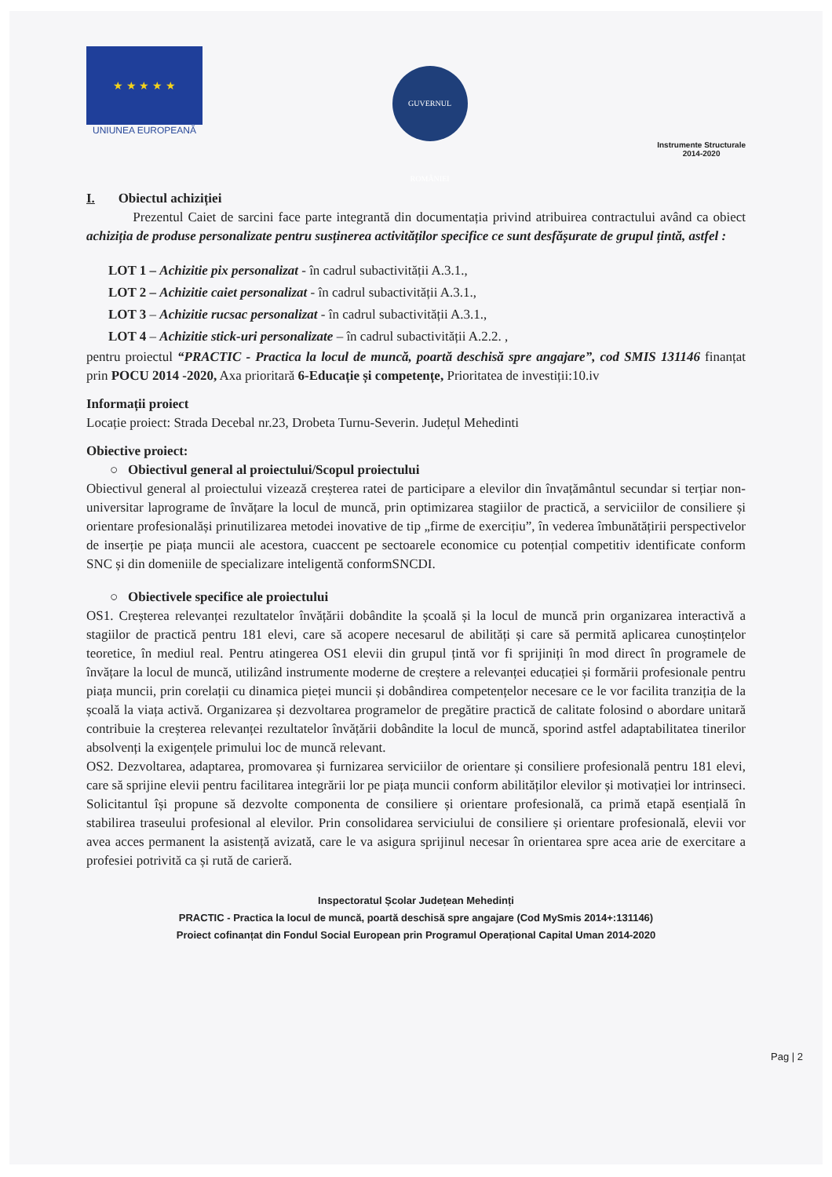★ ★ ★ ★ ★
UNIUNEA EUROPEANĂ
GUVERNUL ROMÂNIEI
Instrumente Structurale
2014-2020
I. Obiectul achiziției
Prezentul Caiet de sarcini face parte integrantă din documentația privind atribuirea contractului având ca obiect achiziția de produse personalizate pentru susținerea activităților specifice ce sunt desfășurate de grupul țintă, astfel :
LOT 1 – Achizitie pix personalizat - în cadrul subactivității A.3.1.,
LOT 2 – Achizitie caiet personalizat - în cadrul subactivității A.3.1.,
LOT 3 – Achizitie rucsac personalizat - în cadrul subactivității A.3.1.,
LOT 4 – Achizitie stick-uri personalizate – în cadrul subactivității A.2.2. ,
pentru proiectul “PRACTIC - Practica la locul de muncă, poartă deschisă spre angajare”, cod SMIS 131146 finanțat prin POCU 2014 -2020, Axa prioritară 6-Educație și competențe, Prioritatea de investiții:10.iv
Informații proiect
Locație proiect: Strada Decebal nr.23, Drobeta Turnu-Severin. Județul Mehedinti
Obiective proiect:
○ Obiectivul general al proiectului/Scopul proiectului
Obiectivul general al proiectului vizează creșterea ratei de participare a elevilor din învațământul secundar si terțiar non-universitar laprograme de învățare la locul de muncă, prin optimizarea stagiilor de practică, a serviciilor de consiliere și orientare profesionalăși prinutilizarea metodei inovative de tip „firme de exercițiu”, în vederea îmbunătățirii perspectivelor de inserție pe piața muncii ale acestora, cuaccent pe sectoarele economice cu potențial competitiv identificate conform SNC și din domeniile de specializare inteligentă conformSNCDI.
○ Obiectivele specifice ale proiectului
OS1. Creșterea relevanței rezultatelor învățării dobândite la școală și la locul de muncă prin organizarea interactivă a stagiilor de practică pentru 181 elevi, care să acopere necesarul de abilități și care să permită aplicarea cunoștințelor teoretice, în mediul real. Pentru atingerea OS1 elevii din grupul țintă vor fi sprijiniți în mod direct în programele de învățare la locul de muncă, utilizând instrumente moderne de creștere a relevanței educației și formării profesionale pentru piața muncii, prin corelații cu dinamica pieței muncii și dobândirea competențelor necesare ce le vor facilita tranziția de la școală la viața activă. Organizarea și dezvoltarea programelor de pregătire practică de calitate folosind o abordare unitară contribuie la creșterea relevanței rezultatelor învățării dobândite la locul de muncă, sporind astfel adaptabilitatea tinerilor absolvenți la exigențele primului loc de muncă relevant.
OS2. Dezvoltarea, adaptarea, promovarea și furnizarea serviciilor de orientare și consiliere profesională pentru 181 elevi, care să sprijine elevii pentru facilitarea integrării lor pe piața muncii conform abilităților elevilor și motivației lor intrinseci. Solicitantul își propune să dezvolte componenta de consiliere și orientare profesională, ca primă etapă esențială în stabilirea traseului profesional al elevilor. Prin consolidarea serviciului de consiliere și orientare profesională, elevii vor avea acces permanent la asistență avizată, care le va asigura sprijinul necesar în orientarea spre acea arie de exercitare a profesiei potrivită ca și rută de carieră.
Inspectoratul Școlar Județean Mehedinți
PRACTIC - Practica la locul de muncă, poartă deschisă spre angajare (Cod MySmis 2014+:131146)
Proiect cofinanțat din Fondul Social European prin Programul Operațional Capital Uman 2014-2020
Pag | 2